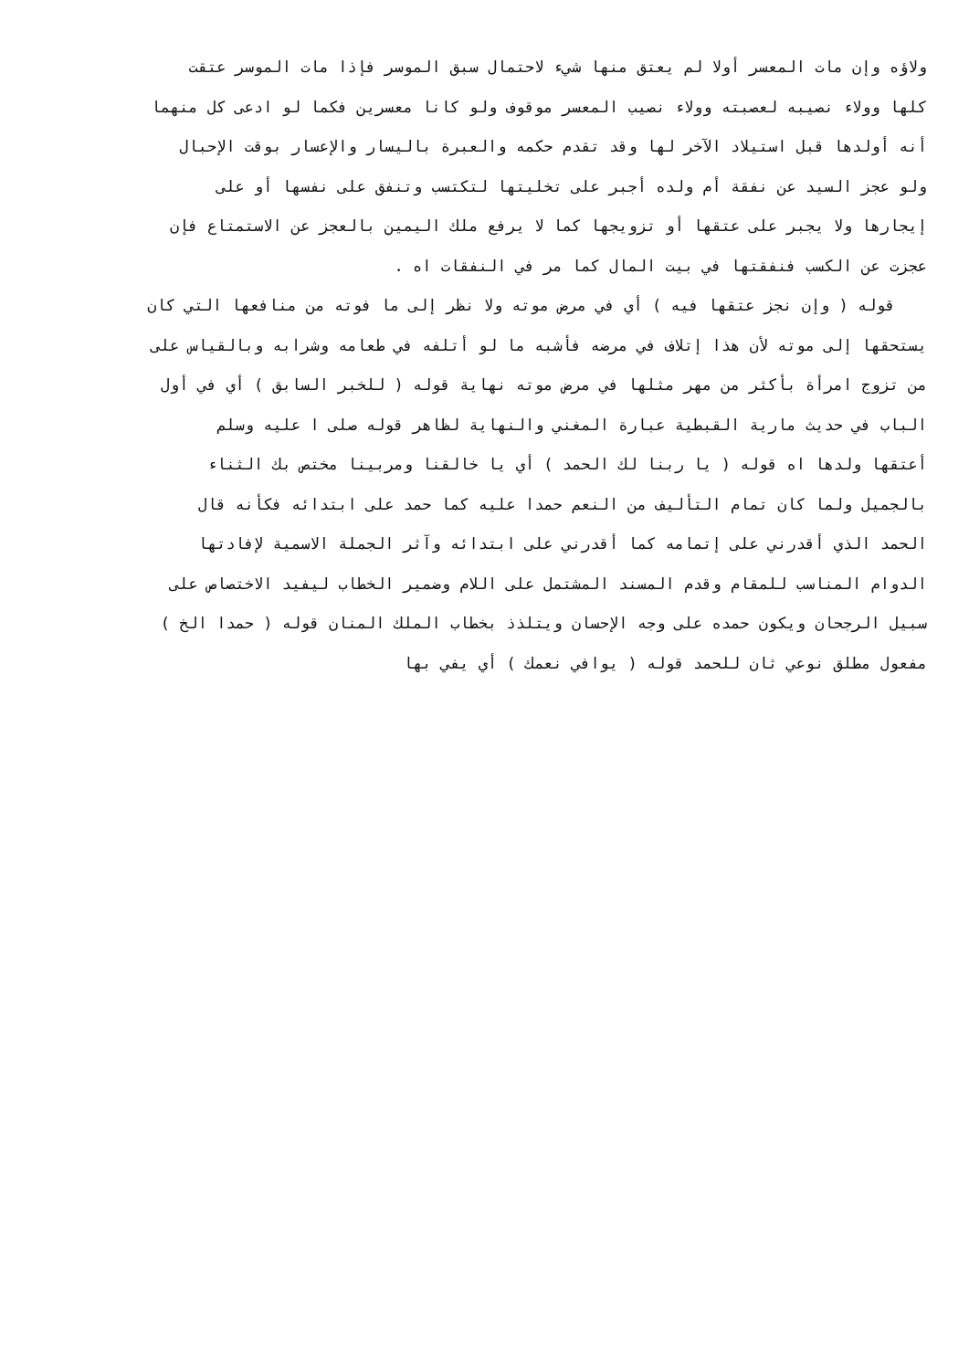ولاؤه وإن مات المعسر أولا لم يعتق منها شيء لاحتمال سبق الموسر فإذا مات الموسر عتقت
كلها وولاء نصيبه لعصبته وولاء نصيب المعسر موقوف ولو كانا معسرين فكما لو ادعى كل منهما
أنه أولدها قبل استيلاد الآخر لها وقد تقدم حكمه والعبرة باليسار والإعسار بوقت الإحبال
ولو عجز السيد عن نفقة أم ولده أجبر على تخليتها لتكتسب وتنفق على نفسها أو على
إيجارها ولا يجبر على عتقها أو تزويجها كما لا يرفع ملك اليمين بالعجز عن الاستمتاع فإن
عجزت عن الكسب فنفقتها في بيت المال كما مر في النفقات اه .
قوله ( وإن نجز عتقها فيه ) أي في مرض موته ولا نظر إلى ما فوته من منافعها التي كان
يستحقها إلى موته لأن هذا إتلاف في مرضه فأشبه ما لو أتلفه في طعامه وشرابه وبالقياس على
من تزوج امرأة بأكثر من مهر مثلها في مرض موته نهاية قوله ( للخبر السابق ) أي في أول
الباب في حديث مارية القبطية عبارة المغني والنهاية لظاهر قوله صلى ا عليه وسلم
أعتقها ولدها اه قوله ( يا ربنا لك الحمد ) أي يا خالقنا ومربينا مختص بك الثناء
بالجميل ولما كان تمام التأليف من النعم حمدا عليه كما حمد على ابتدائه فكأنه قال
الحمد الذي أقدرني على إتمامه كما أقدرني على ابتدائه وآثر الجملة الاسمية لإفادتها
الدوام المناسب للمقام وقدم المسند المشتمل على اللام وضمير الخطاب ليفيد الاختصاص على
سبيل الرجحان ويكون حمده على وجه الإحسان ويتلذذ بخطاب الملك المنان قوله ( حمدا الخ )
مفعول مطلق نوعي ثان للحمد قوله ( يوافي نعمك ) أي يفي بها